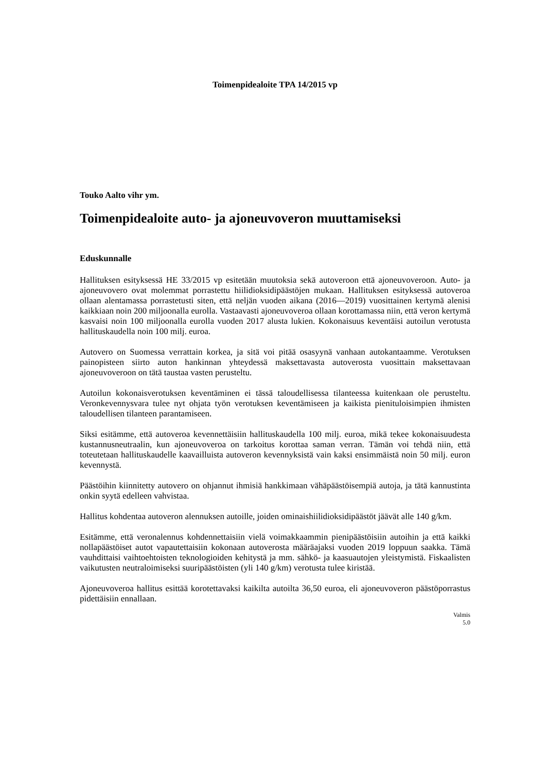Toimenpidealoite TPA 14/2015 vp
Touko Aalto vihr ym.
Toimenpidealoite auto- ja ajoneuvoveron muuttamiseksi
Eduskunnalle
Hallituksen esityksessä HE 33/2015 vp esitetään muutoksia sekä autoveroon että ajoneuvoveroon. Auto- ja ajoneuvovero ovat molemmat porrastettu hiilidioksidipäästöjen mukaan. Hallituksen esityksessä autoveroa ollaan alentamassa porrastetusti siten, että neljän vuoden aikana (2016—2019) vuosittainen kertymä alenisi kaikkiaan noin 200 miljoonalla eurolla. Vastaavasti ajoneuvoveroa ollaan korottamassa niin, että veron kertymä kasvaisi noin 100 miljoonalla eurolla vuoden 2017 alusta lukien. Kokonaisuus keventäisi autoilun verotusta hallituskaudella noin 100 milj. euroa.
Autovero on Suomessa verrattain korkea, ja sitä voi pitää osasyynä vanhaan autokantaamme. Verotuksen painopisteen siirto auton hankinnan yhteydessä maksettavasta autoverosta vuosittain maksettavaan ajoneuvoveroon on tätä taustaa vasten perusteltu.
Autoilun kokonaisverotuksen keventäminen ei tässä taloudellisessa tilanteessa kuitenkaan ole perusteltu. Veronkevennysvara tulee nyt ohjata työn verotuksen keventämiseen ja kaikista pienituloisimpien ihmisten taloudellisen tilanteen parantamiseen.
Siksi esitämme, että autoveroa kevennettäisiin hallituskaudella 100 milj. euroa, mikä tekee kokonaisuudesta kustannusneutraalin, kun ajoneuvoveroa on tarkoitus korottaa saman verran. Tämän voi tehdä niin, että toteutetaan hallituskaudelle kaavailluista autoveron kevennyksistä vain kaksi ensimmäistä noin 50 milj. euron kevennystä.
Päästöihin kiinnitetty autovero on ohjannut ihmisiä hankkimaan vähäpäästöisempiä autoja, ja tätä kannustinta onkin syytä edelleen vahvistaa.
Hallitus kohdentaa autoveron alennuksen autoille, joiden ominaishiilidioksidipäästöt jäävät alle 140 g/km.
Esitämme, että veronalennus kohdennettaisiin vielä voimakkaammin pienipäästöisiin autoihin ja että kaikki nollapäästöiset autot vapautettaisiin kokonaan autoverosta määräajaksi vuoden 2019 loppuun saakka. Tämä vauhdittaisi vaihtoehtoisten teknologioiden kehitystä ja mm. sähkö- ja kaasuautojen yleistymistä. Fiskaalisten vaikutusten neutraloimiseksi suuripäästöisten (yli 140 g/km) verotusta tulee kiristää.
Ajoneuvoveroa hallitus esittää korotettavaksi kaikilta autoilta 36,50 euroa, eli ajoneuvoveron päästöporrastus pidettäisiin ennallaan.
Valmis
5.0